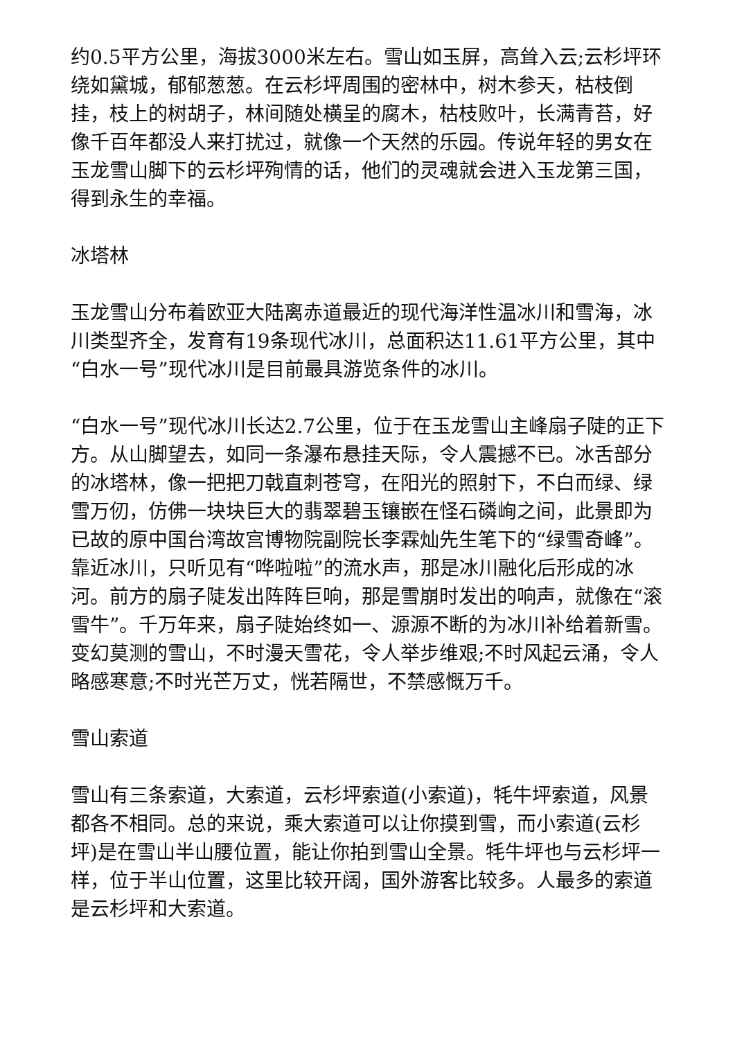约0.5平方公里，海拔3000米左右。雪山如玉屏，高耸入云;云杉坪环绕如黛城，郁郁葱葱。在云杉坪周围的密林中，树木参天，枯枝倒挂，枝上的树胡子，林间随处横呈的腐木，枯枝败叶，长满青苔，好像千百年都没人来打扰过，就像一个天然的乐园。传说年轻的男女在玉龙雪山脚下的云杉坪殉情的话，他们的灵魂就会进入玉龙第三国，得到永生的幸福。
冰塔林
玉龙雪山分布着欧亚大陆离赤道最近的现代海洋性温冰川和雪海，冰川类型齐全，发育有19条现代冰川，总面积达11.61平方公里，其中“白水一号”现代冰川是目前最具游览条件的冰川。
“白水一号”现代冰川长达2.7公里，位于在玉龙雪山主峰扇子陡的正下方。从山脚望去，如同一条瀑布悬挂天际，令人震撼不已。冰舌部分的冰塔林，像一把把刀戟直刺苍穹，在阳光的照射下，不白而绿、绿雪万仞，仿佛一块块巨大的翡翠碧玉镶嵌在怪石磷峋之间，此景即为已故的原中国台湾故宫博物院副院长李霖灿先生笔下的“绿雪奇峰”。靠近冰川，只听见有“哗啦啦”的流水声，那是冰川融化后形成的冰河。前方的扇子陡发出阵阵巨响，那是雪崩时发出的响声，就像在“滚雪牛”。千万年来，扇子陡始终如一、源源不断的为冰川补给着新雪。变幻莫测的雪山，不时漫天雪花，令人举步维艰;不时风起云涌，令人略感寒意;不时光芒万丈，恍若隔世，不禁感慨万千。
雪山索道
雪山有三条索道，大索道，云杉坪索道(小索道)，牦牛坪索道，风景都各不相同。总的来说，乘大索道可以让你摸到雪，而小索道(云杉坪)是在雪山半山腰位置，能让你拍到雪山全景。牦牛坪也与云杉坪一样，位于半山位置，这里比较开阔，国外游客比较多。人最多的索道是云杉坪和大索道。